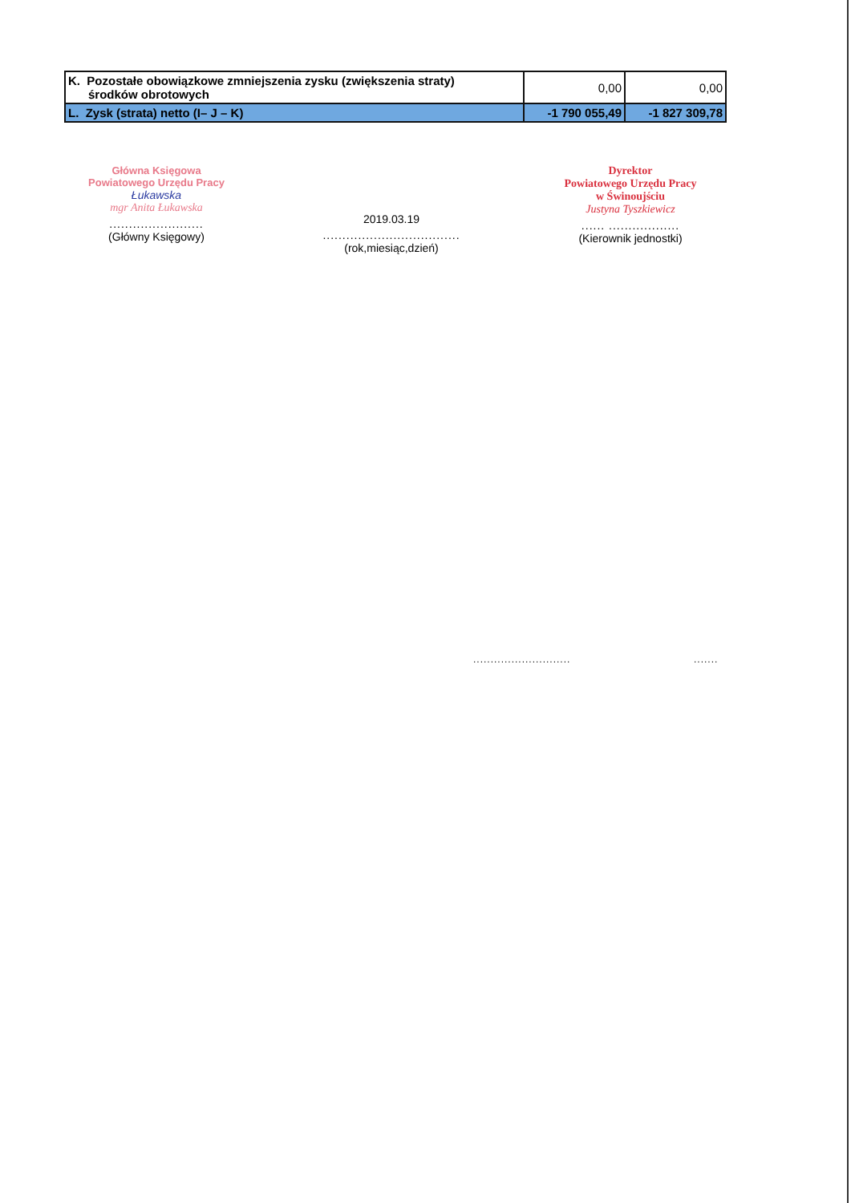| K. Pozostałe obowiązkowe zmniejszenia zysku (zwiększenia straty) środków obrotowych | 0,00 | 0,00 |
| L. Zysk (strata) netto (I– J – K) | -1 790 055,49 | -1 827 309,78 |
Główna Księgowa
Powiatowego Urzędu Pracy
Łukawska
mgr Anita Łukawska
........................
(Główny Księgowy)
2019.03.19
...................................
(rok,miesiąc,dzień)
Dyrektor
Powiatowego Urzędu Pracy
w Świnoujściu
Justyna Tyszkiewicz
...... ..................
(Kierownik jednostki)
............................ .......